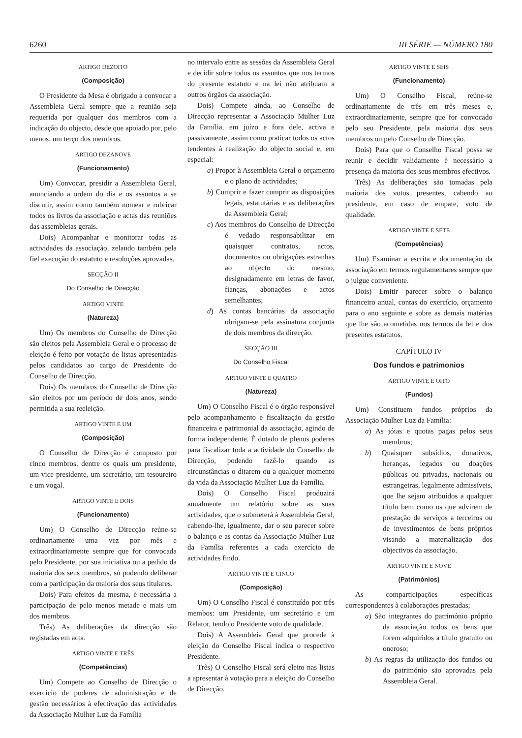6260 III SÉRIE — NÚMERO 180
ARTIGO DEZOITO
(Composição)
O Presidente da Mesa é obrigado a convocar a Assembleia Geral sempre que a reunião seja requerida por qualquer dos membros com a indicação do objecto, desde que apoiado por, pelo menos, um terço dos membros.
ARTIGO DEZANOVE
(Funcionamento)
Um) Convocar, presidir a Assembleia Geral, anunciando a ordem do dia e os assuntos a se discutir, assim como também nomear e rubricar todos os livros da associação e actas das reuniões das assembleias gerais.
Dois) Acompanhar e monitorar todas as actividades da associação, zelando também pela fiel execução do estatuto e resoluções aprovadas.
SECÇÃO II
Do Conselho de Direcção
ARTIGO VINTE
(Natureza)
Um) Os membros do Conselho de Direcção são eleitos pela Assembleia Geral e o processo de eleição é feito por votação de listas apresentadas pelos candidatos ao cargo de Presidente do Conselho de Direcção.
Dois) Os membros do Conselho de Direcção são eleitos por um período de dois anos, sendo permitida a sua reeleição.
ARTIGO VINTE E UM
(Composição)
O Conselho de Direcção é composto por cinco membros, dentre os quais um presidente, um vice-presidente, um secretário, um tesoureiro e um vogal.
ARTIGO VINTE E DOIS
(Funcionamento)
Um) O Conselho de Direcção reúne-se ordinariamente uma vez por mês e extraordinariamente sempre que for convocada pelo Presidente, por sua iniciativa ou a pedido da maioria dos seus membros, só podendo deliberar com a participação da maioria dos seus titulares.
Dois) Para efeitos da mesma, é necessária a participação de pelo menos metade e mais um dos membros.
Três) As deliberações da direcção são registadas em acta.
ARTIGO VINTE E TRÊS
(Competências)
Um) Compete ao Conselho de Direcção o exercício de poderes de administração e de gestão necessários à efectivação das actividades da Associação Mulher Luz da Família
no intervalo entre as sessões da Assembleia Geral e decidir sobre todos os assuntos que nos termos do presente estatuto e na lei não atribuam a outros órgãos da associação.
Dois) Compete ainda, ao Conselho de Direcção representar a Associação Mulher Luz da Família, em juízo e fora dele, activa e passivamente, assim como praticar todos os actos tendentes à realização do objecto social e, em especial:
a) Propor à Assembleia Geral o orçamento e o plano de actividades;
b) Cumprir e fazer cumprir as disposições legais, estatutárias e as deliberações da Assembleia Geral;
c) Aos membros do Conselho de Direcção é vedado responsabilizar em quaisquer contratos, actos, documentos ou obrigações estranhas ao objecto do mesmo, designadamente em letras de favor, fianças, abonações e actos semelhantes;
d) As contas bancárias da associação obrigam-se pela assinatura conjunta de dois membros da direcção.
SECÇÃO III
Do Conselho Fiscal
ARTIGO VINTE E QUATRO
(Natureza)
Um) O Conselho Fiscal é o órgão responsável pelo acompanhamento e fiscalização da gestão financeira e patrimonial da associação, agindo de forma independente. É dotado de plenos poderes para fiscalizar toda a actividade do Conselho de Direcção, podendo fazê-lo quando as circunstâncias o ditarem ou a qualquer momento da vida da Associação Mulher Luz da Família.
Dois) O Conselho Fiscal produzirá anualmente um relatório sobre as suas actividades, que o submeterá à Assembleia Geral, cabendo-lhe, igualmente, dar o seu parecer sobre o balanço e as contas da Associação Mulher Luz da Família referentes a cada exercício de actividades findo.
ARTIGO VINTE E CINCO
(Composição)
Um) O Conselho Fiscal é constituído por três membos: um Presidente, um secretário e um Relator, tendo o Presidente voto de qualidade.
Dois) A Assembleia Geral que procede à eleição do Conselho Fiscal indica o respectivo Presidente.
Três) O Conselho Fiscal será eleito nas listas a apresentar à votação para a eleição do Conselho de Direcção.
ARTIGO VINTE E SEIS
(Funcionamento)
Um) O Conselho Fiscal, reúne-se ordinariamente de três em três meses e, extraordinariamente, sempre que for convocado pelo seu Presidente, pela maioria dos seus membros ou pelo Conselho de Direcção.
Dois) Para que o Conselho Fiscal possa se reunir e decidir validamente é necessário a presença da maioria dos seus membros efectivos.
Três) As deliberações são tomadas pela maioria dos votos presentes, cabendo ao presidente, em caso de empate, voto de qualidade.
ARTIGO VINTE E SETE
(Competências)
Um) Examinar a escrita e documentação da associação em termos regulamentares sempre que o julgue conveniente.
Dois) Emitir parecer sobre o balanço financeiro anual, contas do exercício, orçamento para o ano seguinte e sobre as demais matérias que lhe são acometidas nos termos da lei e dos presentes estatutos.
CAPÍTULO IV
Dos fundos e patrimonios
ARTIGO VINTE E OITO
(Fundos)
Um) Constituem fundos próprios da Associação Mulher Luz da Família:
a) As jóias e quotas pagas pelos seus membros;
b) Quaisquer subsídios, donativos, heranças, legados ou doações públicas ou privadas, nacionais ou estrangeiras, legalmente admissíveis, que lhe sejam atribuídos a qualquer título bem como os que advirem de prestação de serviços a terceiros ou de investimentos de bens próprios visando a materialização dos objectivos da associação.
ARTIGO VINTE E NOVE
(Patrimónios)
As comparticipações específicas correspondentes à colaborações prestadas;
a) São integrantes do património próprio da associação todos os bens que forem adquiridos a título gratuito ou oneroso;
b) As regras da utilização dos fundos ou do património são aprovadas pela Assembleia Geral.